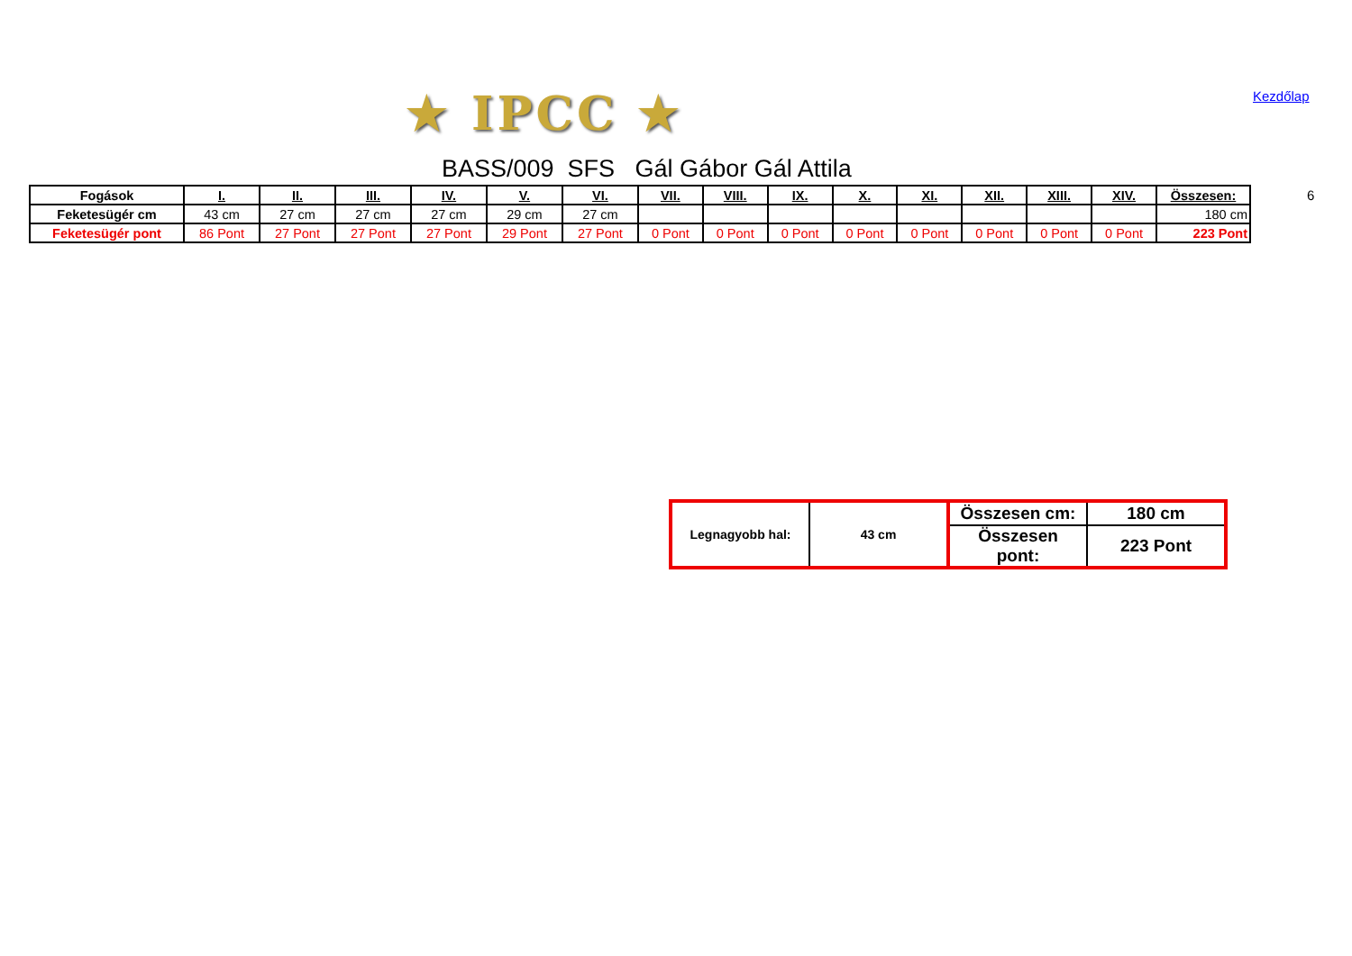★ IPCC ★ Kezdőlap
BASS/009 SFS Gál Gábor Gál Attila
6
| Fogások | I. | II. | III. | IV. | V. | VI. | VII. | VIII. | IX. | X. | XI. | XII. | XIII. | XIV. | Összesen: |
| Feketesügér cm | 43 cm | 27 cm | 27 cm | 27 cm | 29 cm | 27 cm | | | | | | | | | 180 cm |
| Feketesügér pont | 86 Pont | 27 Pont | 27 Pont | 27 Pont | 29 Pont | 27 Pont | 0 Pont | 0 Pont | 0 Pont | 0 Pont | 0 Pont | 0 Pont | 0 Pont | 0 Pont | 223 Pont |
| Legnagyobb hal: | 43 cm | Összesen cm: | 180 cm |
| | | Összesen pont: | 223 Pont |